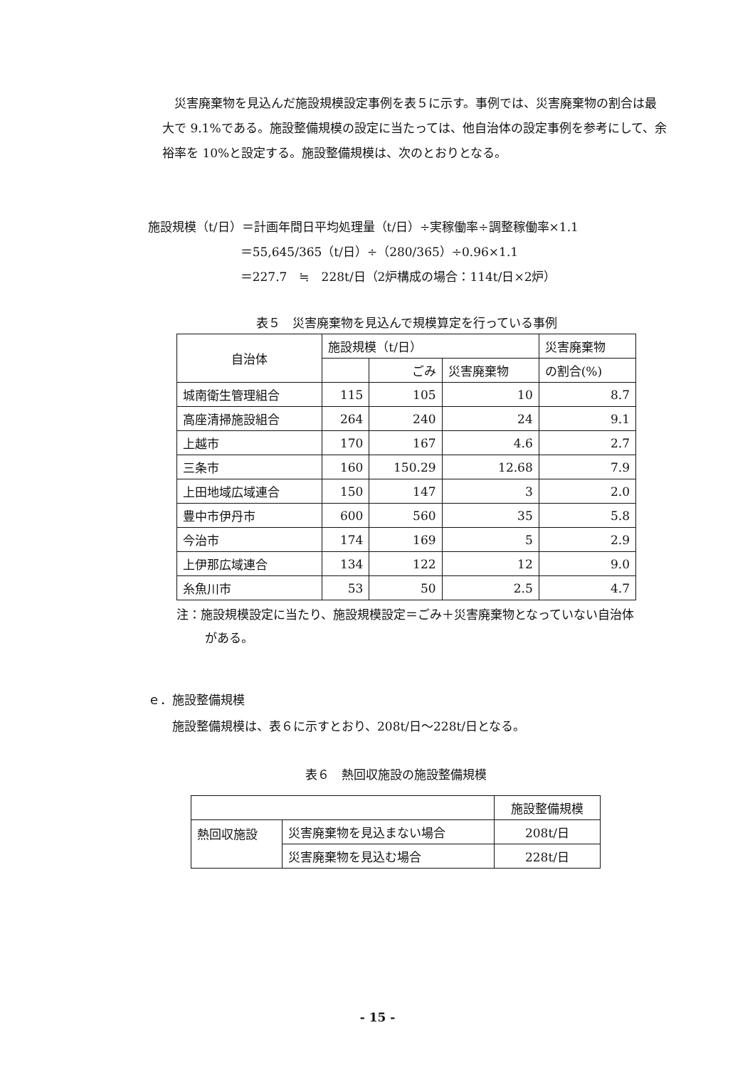災害廃棄物を見込んだ施設規模設定事例を表５に示す。事例では、災害廃棄物の割合は最大で 9.1%である。施設整備規模の設定に当たっては、他自治体の設定事例を参考にして、余裕率を 10%と設定する。施設整備規模は、次のとおりとなる。
施設規模（t/日）＝計画年間日平均処理量（t/日）÷実稼働率÷調整稼働率×1.1 ＝55,645/365（t/日）÷（280/365）÷0.96×1.1 ＝227.7　≒　228t/日（2炉構成の場合：114t/日×2炉）
表５　災害廃棄物を見込んで規模算定を行っている事例
| 自治体 | 施設規模（t/日） | | | 災害廃棄物 |
| | | ごみ | 災害廃棄物 | の割合(%) |
| 城南衛生管理組合 | 115 | 105 | 10 | 8.7 |
| 高座清掃施設組合 | 264 | 240 | 24 | 9.1 |
| 上越市 | 170 | 167 | 4.6 | 2.7 |
| 三条市 | 160 | 150.29 | 12.68 | 7.9 |
| 上田地域広域連合 | 150 | 147 | 3 | 2.0 |
| 豊中市伊丹市 | 600 | 560 | 35 | 5.8 |
| 今治市 | 174 | 169 | 5 | 2.9 |
| 上伊那広域連合 | 134 | 122 | 12 | 9.0 |
| 糸魚川市 | 53 | 50 | 2.5 | 4.7 |
注：施設規模設定に当たり、施設規模設定＝ごみ＋災害廃棄物となっていない自治体がある。
ｅ．施設整備規模
　　施設整備規模は、表６に示すとおり、208t/日～228t/日となる。
表６　熱回収施設の施設整備規模
| | | 施設整備規模 |
| 熱回収施設 | 災害廃棄物を見込まない場合 | 208t/日 |
| | 災害廃棄物を見込む場合 | 228t/日 |
- 15 -